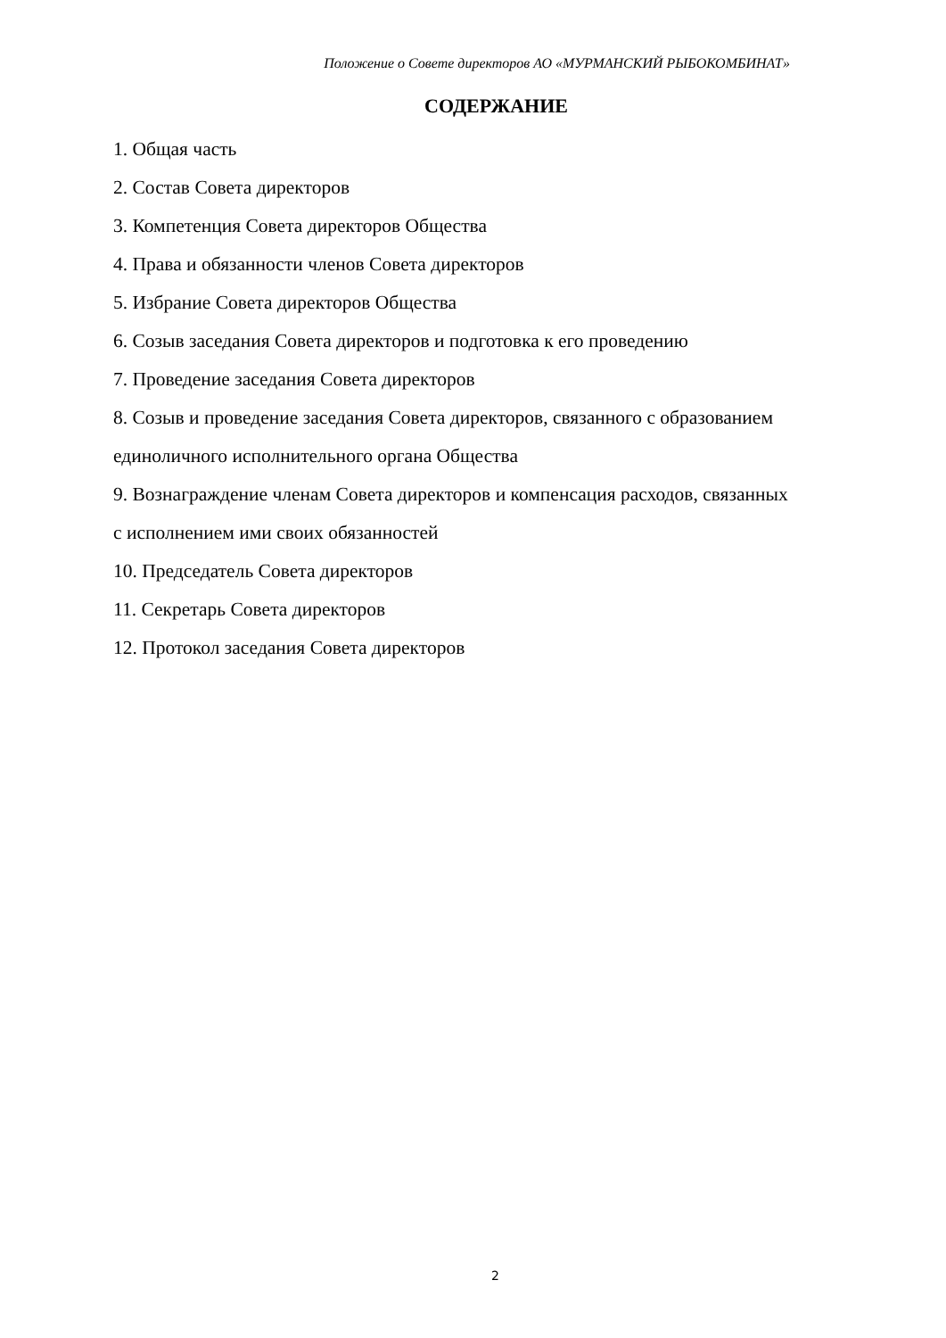Положение о Совете директоров АО «МУРМАНСКИЙ РЫБОКОМБИНАТ»
СОДЕРЖАНИЕ
1. Общая часть
2. Состав Совета директоров
3. Компетенция Совета директоров Общества
4. Права и обязанности членов Совета директоров
5. Избрание Совета директоров Общества
6. Созыв заседания Совета директоров и подготовка к его проведению
7. Проведение заседания Совета директоров
8. Созыв и проведение заседания Совета директоров, связанного с образованием единоличного исполнительного органа Общества
9. Вознаграждение членам Совета директоров и компенсация расходов, связанных с исполнением ими своих обязанностей
10. Председатель Совета директоров
11. Секретарь Совета директоров
12. Протокол заседания Совета директоров
2